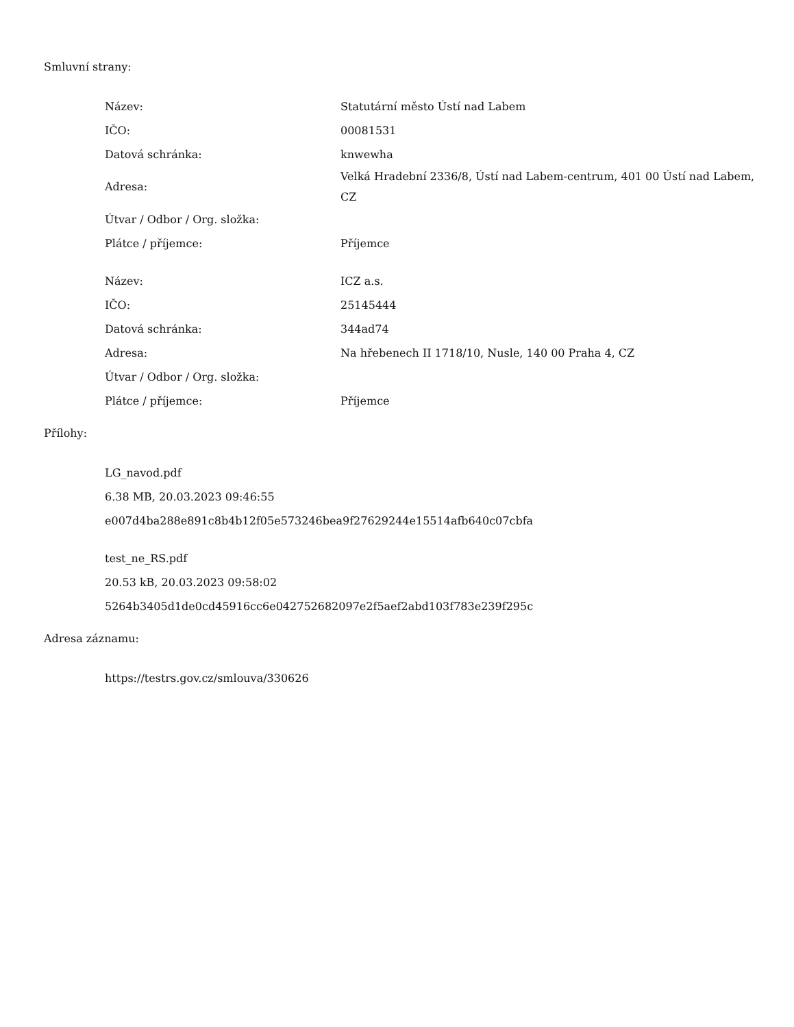Smluvní strany:
| Název: | Statutární město Ústí nad Labem |
| IČO: | 00081531 |
| Datová schránka: | knwewha |
| Adresa: | Velká Hradební 2336/8, Ústí nad Labem-centrum, 401 00 Ústí nad Labem, CZ |
| Útvar / Odbor / Org. složka: | |
| Plátce / příjemce: | Příjemce |
| Název: | ICZ a.s. |
| IČO: | 25145444 |
| Datová schránka: | 344ad74 |
| Adresa: | Na hřebenech II 1718/10, Nusle, 140 00 Praha 4, CZ |
| Útvar / Odbor / Org. složka: | |
| Plátce / příjemce: | Příjemce |
Přílohy:
LG_navod.pdf
6.38 MB, 20.03.2023 09:46:55
e007d4ba288e891c8b4b12f05e573246bea9f27629244e15514afb640c07cbfa
test_ne_RS.pdf
20.53 kB, 20.03.2023 09:58:02
5264b3405d1de0cd45916cc6e042752682097e2f5aef2abd103f783e239f295c
Adresa záznamu:
https://testrs.gov.cz/smlouva/330626